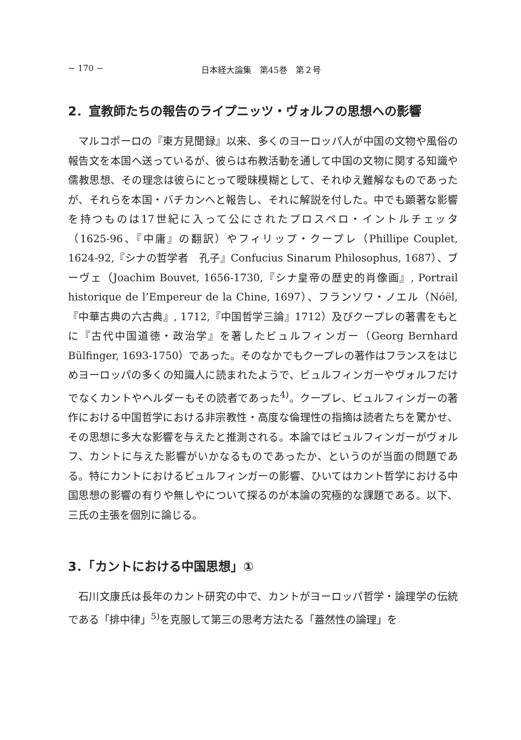− 170 − 日本経大論集　第45巻　第２号
2．宣教師たちの報告のライプニッツ・ヴォルフの思想への影響
マルコポーロの『東方見聞録』以来、多くのヨーロッパ人が中国の文物や風俗の報告文を本国へ送っているが、彼らは布教活動を通して中国の文物に関する知識や儒教思想、その理念は彼らにとって曖昧模糊として、それゆえ難解なものであったが、それらを本国・バチカンへと報告し、それに解説を付した。中でも顕著な影響を持つものは17世紀に入って公にされたプロスペロ・イントルチェッタ（1625‑96、『中庸』の翻訳）やフィリップ・クープレ（Phillipe Couplet, 1624‑92,『シナの哲学者　孔子』Confucius Sinarum Philosophus, 1687）、ブーヴェ（Joachim Bouvet, 1656‑1730,『シナ皇帝の歴史的肖像画』, Portrail historique de l’Empereur de la Chine, 1697）、フランソワ・ノエル（Nóël,『中華古典の六古典』, 1712,『中国哲学三論』1712）及びクープレの著書をもとに『古代中国道徳・政治学』を著したビュルフィンガー（Georg Bernhard Bülfinger, 1693‑1750）であった。そのなかでもクープレの著作はフランスをはじめヨーロッパの多くの知識人に読まれたようで、ビュルフィンガーやヴォルフだけでなくカントやヘルダーもその読者であった<sup>4)</sup>。クープレ、ビュルフィンガーの著作における中国哲学における非宗教性・高度な倫理性の指摘は読者たちを驚かせ、その思想に多大な影響を与えたと推測される。本論ではビュルフィンガーがヴォルフ、カントに与えた影響がいかなるものであったか、というのが当面の問題である。特にカントにおけるビュルフィンガーの影響、ひいてはカント哲学における中国思想の影響の有りや無しやについて探るのが本論の究極的な課題である。以下、三氏の主張を個別に論じる。
3．「カントにおける中国思想」①
石川文康氏は長年のカント研究の中で、カントがヨーロッパ哲学・論理学の伝統である「排中律」<sup>5)</sup>を克服して第三の思考方法たる「蓋然性の論理」を